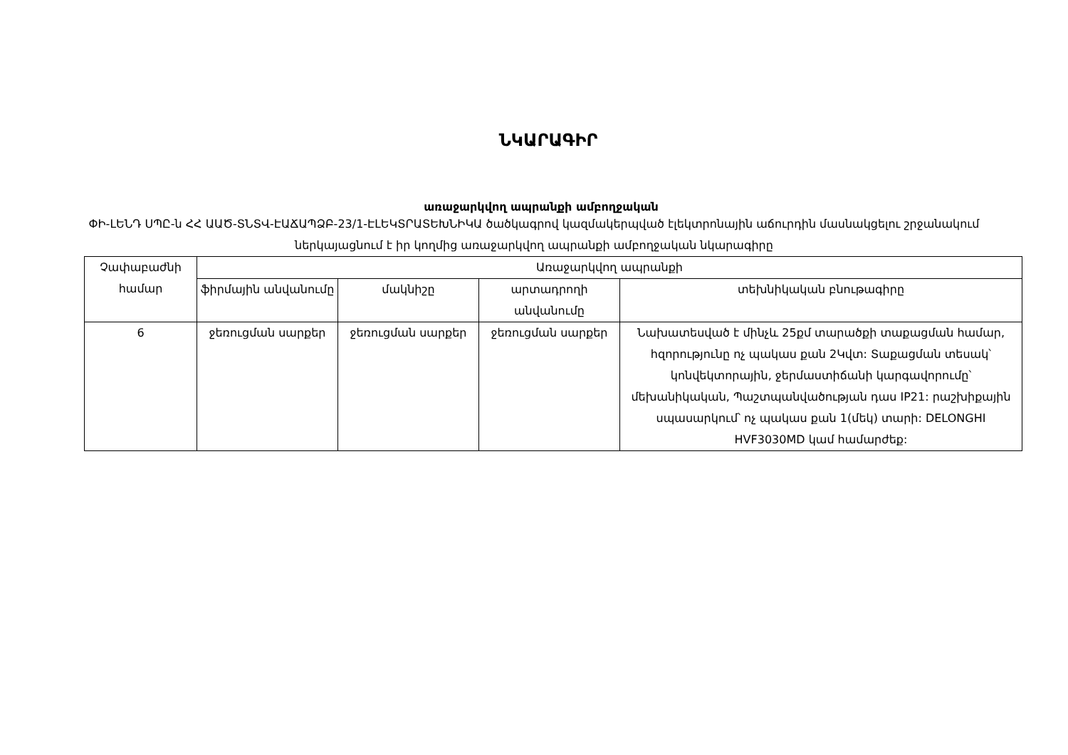ՆԿԱՐԱԳԻՐ
առաջարկվող ապրանքի ամբողջական
ՓԻ-ԼԵՆԴ ՍՊԸ-ն ՀՀ ԱԱԾ-ՏՆՏՎ-ԷԱՃԱՊՁԲ-23/1-ԷԼԵԿՏՐԱՏԵԽՆԻԿԱ ծածկագրով կազմակերպված էլեկտրոնային աճուրդին մասնակցելու շրջանակում ներկայացնում է իր կողմից առաջարկվող ապրանքի ամբողջական նկարագիրը
| Չափաբաժնի համար | Առաջարկվող ապրանքի | | | |
| --- | --- | --- | --- | --- |
| | ֆիրմային անվանումը | մակնիշը | արտադրողի անվանումը | տեխնիկական բնութագիրը |
| 6 | ջեռուցման սարքեր | ջեռուցման սարքեր | ջեռուցման սարքեր | Նախատեսված է մինչև 25քմ տարածքի տաքացման համար, հզորությունը ոչ պակաս քան 2Կվտ: Տաքացման տեսակ՝ կոնվեկտորային, ջերմաստիճանի կարգավորումը՝ մեխանիկական, Պաշտպանվածության դաս IP21: րաշխիքային սպասարկում՝ ոչ պակաս քան 1(մեկ) տարի: DELONGHI HVF3030MD կամ համարժեք: |